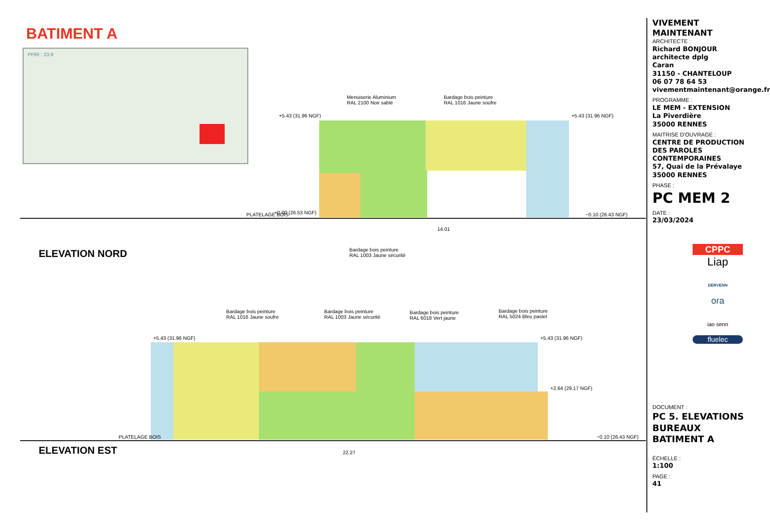BATIMENT A
PPRI : 23.9
+5.43 (31.96 NGF) +5.43 (31.96 NGF)
Menuiserie Aluminium
RAL 2100 Noir sablé
Bardage bois peinture
RAL 1016 Jaune soufre
PLATELAGE BOIS +0.00 (26.53 NGF) −0.10 (26.43 NGF)
14.01
Bardage bois peinture
RAL 1003 Jaune sécurité
ELEVATION NORD
Bardage bois peinture
RAL 1016 Jaune soufre
Bardage bois peinture
RAL 1003 Jaune sécurité
Bardage bois peinture
RAL 6018 Vert jaune
Bardage bois peinture
RAL 5024 Bleu pastel
+5.43 (31.96 NGF) +5.43 (31.96 NGF)
+2.64 (29.17 NGF)
PLATELAGE BOIS −0.10 (26.43 NGF)
22.27
ELEVATION EST
VIVEMENT MAINTENANT
ARCHITECTE :
Richard BONJOUR
architecte dplg
Caran
31150 - CHANTELOUP
06 07 78 64 53
vivementmaintenant@orange.fr
PROGRAMME :
LE MEM - EXTENSION
La Piverdière
35000 RENNES
MAITRISE D'OUVRAGE :
CENTRE DE PRODUCTION DES PAROLES CONTEMPORAINES
57, Quai de la Prévalaye
35000 RENNES
PHASE :
PC MEM 2
DATE :
23/03/2024
CPPC
Liap
DERVENN
ora
iao senn
fluelec
DOCUMENT :
PC 5. ELEVATIONS BUREAUX BATIMENT A
ÉCHELLE :
1:100
PAGE :
41